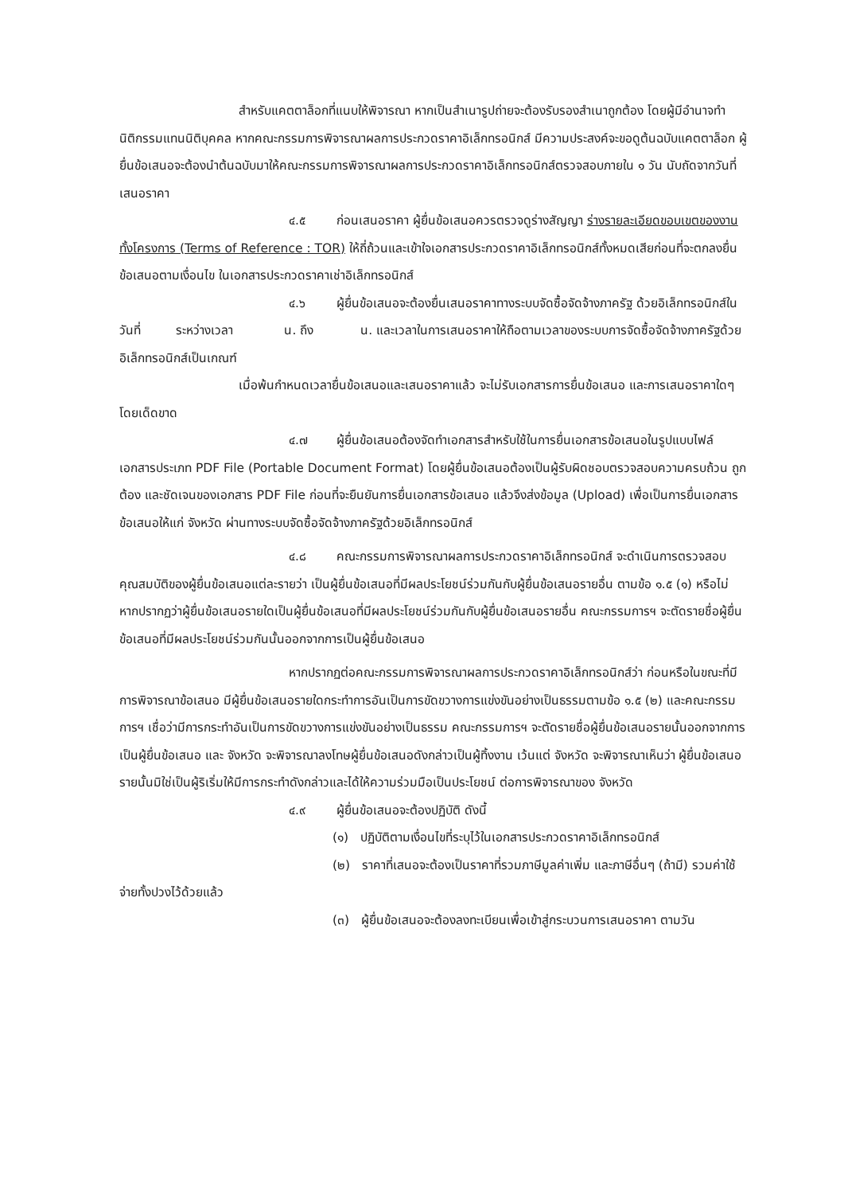สำหรับแคตตาล็อกที่แนบให้พิจารณา หากเป็นสำเนารูปถ่ายจะต้องรับรองสำเนาถูกต้อง โดยผู้มีอำนาจทำนิติกรรมแทนนิติบุคคล หากคณะกรรมการพิจารณาผลการประกวดราคาอิเล็กทรอนิกส์ มีความประสงค์จะขอดูต้นฉบับแคตตาล็อก ผู้ยื่นข้อเสนอจะต้องนำต้นฉบับมาให้คณะกรรมการพิจารณาผลการประกวดราคาอิเล็กทรอนิกส์ตรวจสอบภายใน ๑ วัน นับถัดจากวันที่เสนอราคา
๔.๕ ก่อนเสนอราคา ผู้ยื่นข้อเสนอควรตรวจดูร่างสัญญา ร่างรายละเอียดขอบเขตของงานทั้งโครงการ (Terms of Reference : TOR) ให้ถี่ถ้วนและเข้าใจเอกสารประกวดราคาอิเล็กทรอนิกส์ทั้งหมดเสียก่อนที่จะตกลงยื่นข้อเสนอตามเงื่อนไข ในเอกสารประกวดราคาเช่าอิเล็กทรอนิกส์
๔.๖ ผู้ยื่นข้อเสนอจะต้องยื่นเสนอราคาทางระบบจัดซื้อจัดจ้างภาครัฐ ด้วยอิเล็กทรอนิกส์ในวันที่ ระหว่างเวลา น. ถึง น. และเวลาในการเสนอราคาให้ถือตามเวลาของระบบการจัดซื้อจัดจ้างภาครัฐด้วยอิเล็กทรอนิกส์เป็นเกณฑ์
เมื่อพ้นกำหนดเวลายื่นข้อเสนอและเสนอราคาแล้ว จะไม่รับเอกสารการยื่นข้อเสนอ และการเสนอราคาใดๆ โดยเด็ดขาด
๔.๗ ผู้ยื่นข้อเสนอต้องจัดทำเอกสารสำหรับใช้ในการยื่นเอกสารข้อเสนอในรูปแบบไฟล์เอกสารประเภท PDF File (Portable Document Format) โดยผู้ยื่นข้อเสนอต้องเป็นผู้รับผิดชอบตรวจสอบความครบถ้วน ถูกต้อง และชัดเจนของเอกสาร PDF File ก่อนที่จะยืนยันการยื่นเอกสารข้อเสนอ แล้วจึงส่งข้อมูล (Upload) เพื่อเป็นการยื่นเอกสารข้อเสนอให้แก่ จังหวัด ผ่านทางระบบจัดซื้อจัดจ้างภาครัฐด้วยอิเล็กทรอนิกส์
๔.๘ คณะกรรมการพิจารณาผลการประกวดราคาอิเล็กทรอนิกส์ จะดำเนินการตรวจสอบคุณสมบัติของผู้ยื่นข้อเสนอแต่ละรายว่า เป็นผู้ยื่นข้อเสนอที่มีผลประโยชน์ร่วมกันกับผู้ยื่นข้อเสนอรายอื่น ตามข้อ ๑.๕ (๑) หรือไม่ หากปรากฏว่าผู้ยื่นข้อเสนอรายใดเป็นผู้ยื่นข้อเสนอที่มีผลประโยชน์ร่วมกันกับผู้ยื่นข้อเสนอรายอื่น คณะกรรมการฯ จะตัดรายชื่อผู้ยื่นข้อเสนอที่มีผลประโยชน์ร่วมกันนั้นออกจากการเป็นผู้ยื่นข้อเสนอ
หากปรากฏต่อคณะกรรมการพิจารณาผลการประกวดราคาอิเล็กทรอนิกส์ว่า ก่อนหรือในขณะที่มีการพิจารณาข้อเสนอ มีผู้ยื่นข้อเสนอรายใดกระทำการอันเป็นการขัดขวางการแข่งขันอย่างเป็นธรรมตามข้อ ๑.๕ (๒) และคณะกรรมการฯ เชื่อว่ามีการกระทำอันเป็นการขัดขวางการแข่งขันอย่างเป็นธรรม คณะกรรมการฯ จะตัดรายชื่อผู้ยื่นข้อเสนอรายนั้นออกจากการเป็นผู้ยื่นข้อเสนอ และ จังหวัด จะพิจารณาลงโทษผู้ยื่นข้อเสนอดังกล่าวเป็นผู้ทิ้งงาน เว้นแต่ จังหวัด จะพิจารณาเห็นว่า ผู้ยื่นข้อเสนอรายนั้นมิใช่เป็นผู้ริเริ่มให้มีการกระทำดังกล่าวและได้ให้ความร่วมมือเป็นประโยชน์ ต่อการพิจารณาของ จังหวัด
๔.๙ ผู้ยื่นข้อเสนอจะต้องปฏิบัติ ดังนี้
(๑) ปฏิบัติตามเงื่อนไขที่ระบุไว้ในเอกสารประกวดราคาอิเล็กทรอนิกส์
(๒) ราคาที่เสนอจะต้องเป็นราคาที่รวมภาษีมูลค่าเพิ่ม และภาษีอื่นๆ (ถ้ามี) รวมค่าใช้จ่ายทั้งปวงไว้ด้วยแล้ว
(๓) ผู้ยื่นข้อเสนอจะต้องลงทะเบียนเพื่อเข้าสู่กระบวนการเสนอราคา ตามวัน